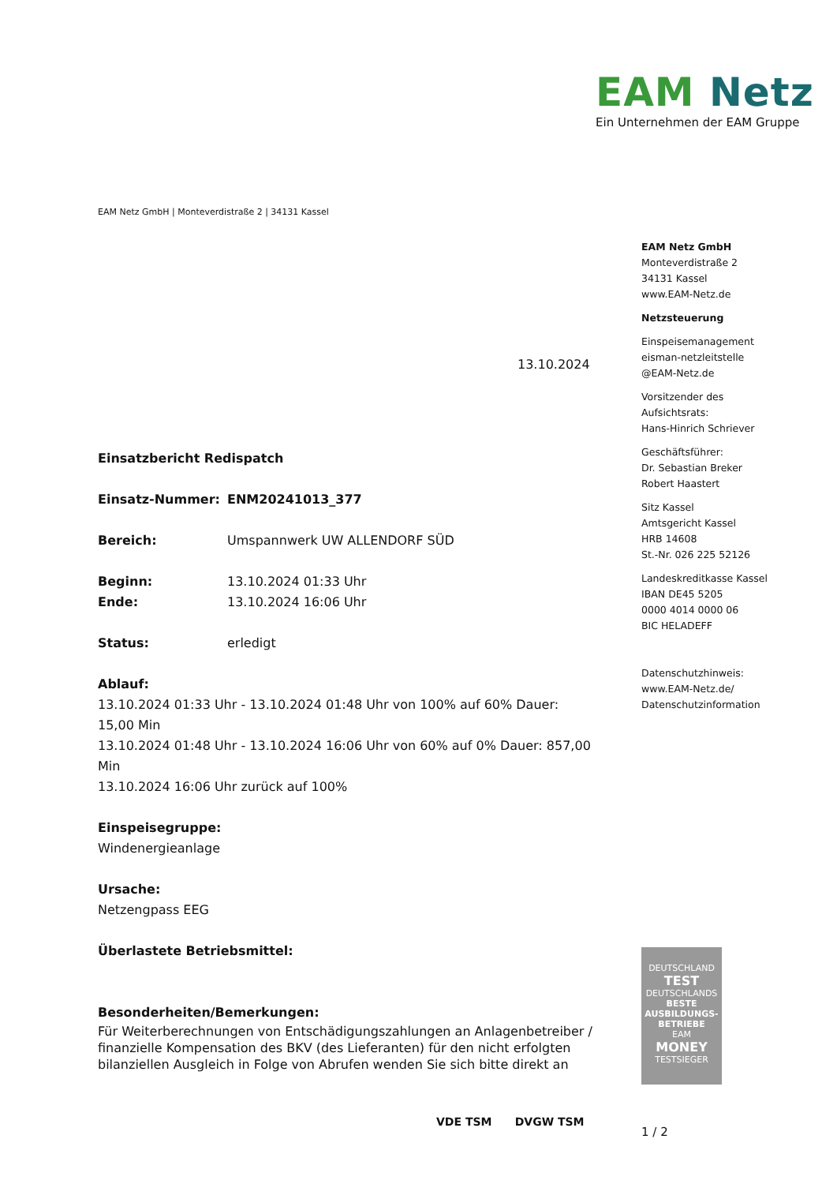EAM Netz
Ein Unternehmen der EAM Gruppe
EAM Netz GmbH | Monteverdistraße 2 | 34131 Kassel
EAM Netz GmbH
Monteverdistraße 2
34131 Kassel
www.EAM-Netz.de
Netzsteuerung
Einspeisemanagement
eisman-netzleitstelle
@EAM-Netz.de
Vorsitzender des
Aufsichtsrats:
Hans-Hinrich Schriever
Geschäftsführer:
Dr. Sebastian Breker
Robert Haastert
Sitz Kassel
Amtsgericht Kassel
HRB 14608
St.-Nr. 026 225 52126
Landeskreditkasse Kassel
IBAN DE45 5205
0000 4014 0000 06
BIC HELADEFF
Datenschutzhinweis:
www.EAM-Netz.de/
Datenschutzinformation
13.10.2024
Einsatzbericht Redispatch
Einsatz-Nummer: ENM20241013_377
Bereich: Umspannwerk UW ALLENDORF SÜD
Beginn: 13.10.2024 01:33 Uhr
Ende: 13.10.2024 16:06 Uhr
Status: erledigt
Ablauf:
13.10.2024 01:33 Uhr - 13.10.2024 01:48 Uhr von 100% auf 60% Dauer: 15,00 Min
13.10.2024 01:48 Uhr - 13.10.2024 16:06 Uhr von 60% auf 0% Dauer: 857,00 Min
13.10.2024 16:06 Uhr zurück auf 100%
Einspeisegruppe:
Windenergieanlage
Ursache:
Netzengpass EEG
Überlastete Betriebsmittel:
Besonderheiten/Bemerkungen:
Für Weiterberechnungen von Entschädigungszahlungen an Anlagenbetreiber / finanzielle Kompensation des BKV (des Lieferanten) für den nicht erfolgten bilanziellen Ausgleich in Folge von Abrufen wenden Sie sich bitte direkt an
DEUTSCHLAND
TEST
DEUTSCHLANDS
BESTE
AUSBILDUNGS-
BETRIEBE
EAM
MONEY
TESTSIEGER
VDE TSM DVGW TSM
1 / 2